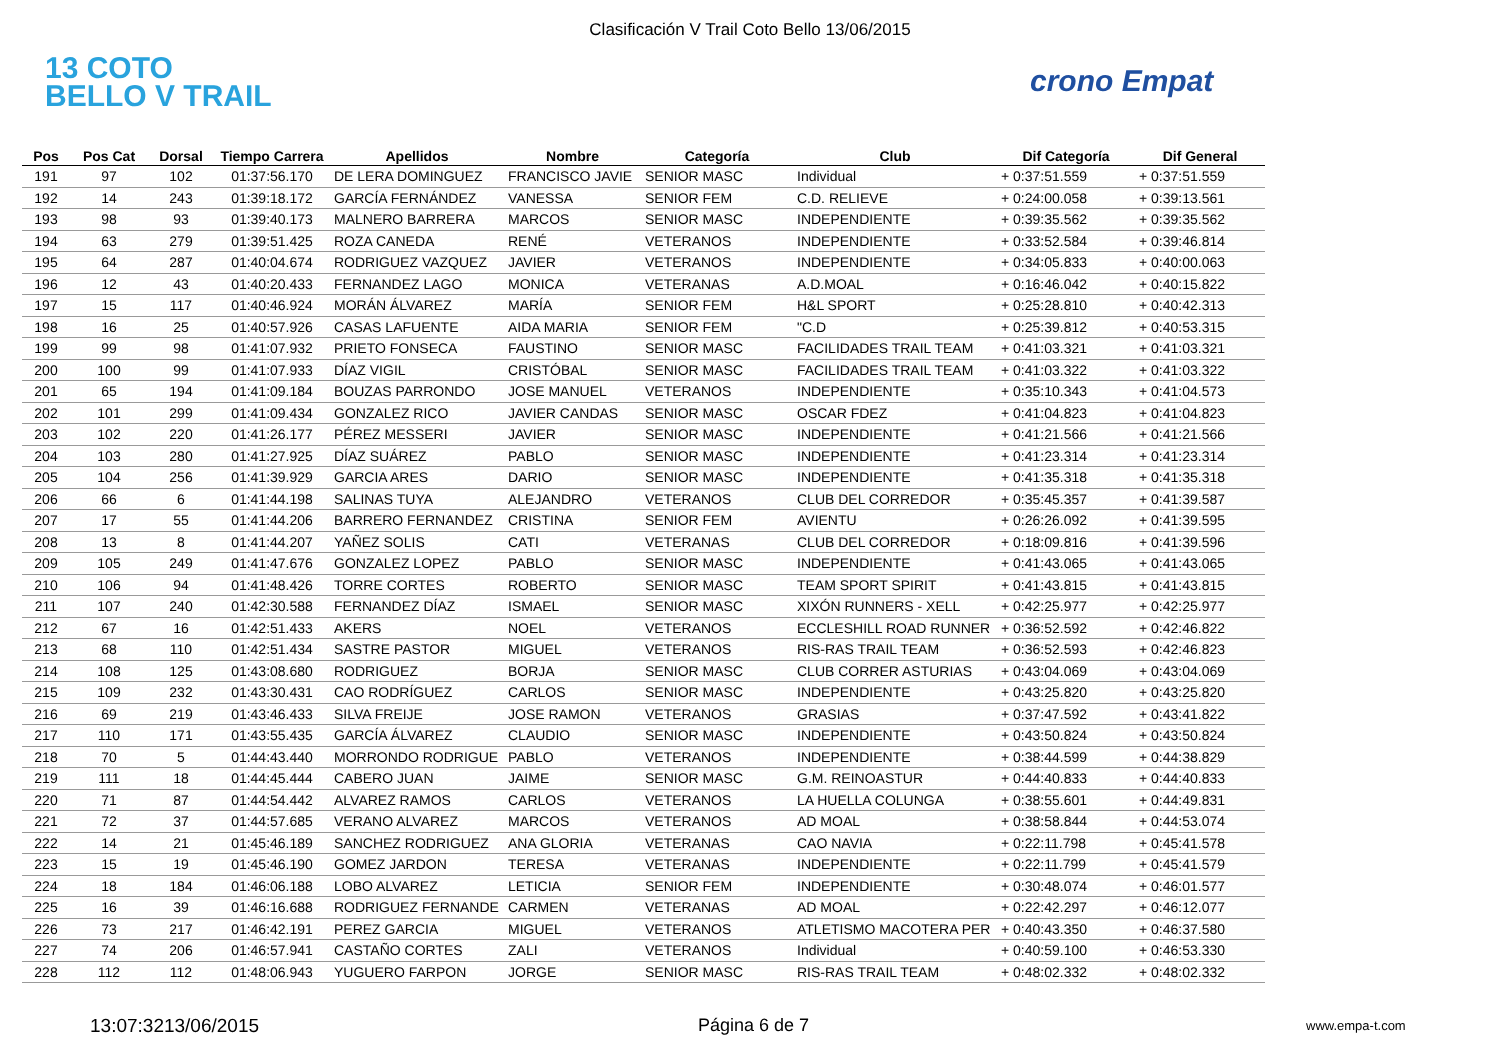Clasificación V Trail Coto Bello 13/06/2015
13 COTO
BELLO V TRAIL
crono Empat
| Pos | Pos Cat | Dorsal | Tiempo Carrera | Apellidos | Nombre | Categoría | Club | Dif Categoría | Dif General |
| --- | --- | --- | --- | --- | --- | --- | --- | --- | --- |
| 191 | 97 | 102 | 01:37:56.170 | DE LERA DOMINGUEZ | FRANCISCO JAVIE | SENIOR MASC | Individual | + 0:37:51.559 | + 0:37:51.559 |
| 192 | 14 | 243 | 01:39:18.172 | GARCÍA FERNÁNDEZ | VANESSA | SENIOR FEM | C.D. RELIEVE | + 0:24:00.058 | + 0:39:13.561 |
| 193 | 98 | 93 | 01:39:40.173 | MALNERO BARRERA | MARCOS | SENIOR MASC | INDEPENDIENTE | + 0:39:35.562 | + 0:39:35.562 |
| 194 | 63 | 279 | 01:39:51.425 | ROZA CANEDA | RENÉ | VETERANOS | INDEPENDIENTE | + 0:33:52.584 | + 0:39:46.814 |
| 195 | 64 | 287 | 01:40:04.674 | RODRIGUEZ VAZQUEZ | JAVIER | VETERANOS | INDEPENDIENTE | + 0:34:05.833 | + 0:40:00.063 |
| 196 | 12 | 43 | 01:40:20.433 | FERNANDEZ LAGO | MONICA | VETERANAS | A.D.MOAL | + 0:16:46.042 | + 0:40:15.822 |
| 197 | 15 | 117 | 01:40:46.924 | MORÁN ÁLVAREZ | MARÍA | SENIOR FEM | H&L SPORT | + 0:25:28.810 | + 0:40:42.313 |
| 198 | 16 | 25 | 01:40:57.926 | CASAS LAFUENTE | AIDA MARIA | SENIOR FEM | "C.D | + 0:25:39.812 | + 0:40:53.315 |
| 199 | 99 | 98 | 01:41:07.932 | PRIETO FONSECA | FAUSTINO | SENIOR MASC | FACILIDADES TRAIL TEAM | + 0:41:03.321 | + 0:41:03.321 |
| 200 | 100 | 99 | 01:41:07.933 | DÍAZ VIGIL | CRISTÓBAL | SENIOR MASC | FACILIDADES TRAIL TEAM | + 0:41:03.322 | + 0:41:03.322 |
| 201 | 65 | 194 | 01:41:09.184 | BOUZAS PARRONDO | JOSE MANUEL | VETERANOS | INDEPENDIENTE | + 0:35:10.343 | + 0:41:04.573 |
| 202 | 101 | 299 | 01:41:09.434 | GONZALEZ RICO | JAVIER CANDAS | SENIOR MASC | OSCAR FDEZ | + 0:41:04.823 | + 0:41:04.823 |
| 203 | 102 | 220 | 01:41:26.177 | PÉREZ MESSERI | JAVIER | SENIOR MASC | INDEPENDIENTE | + 0:41:21.566 | + 0:41:21.566 |
| 204 | 103 | 280 | 01:41:27.925 | DÍAZ SUÁREZ | PABLO | SENIOR MASC | INDEPENDIENTE | + 0:41:23.314 | + 0:41:23.314 |
| 205 | 104 | 256 | 01:41:39.929 | GARCIA ARES | DARIO | SENIOR MASC | INDEPENDIENTE | + 0:41:35.318 | + 0:41:35.318 |
| 206 | 66 | 6 | 01:41:44.198 | SALINAS TUYA | ALEJANDRO | VETERANOS | CLUB DEL CORREDOR | + 0:35:45.357 | + 0:41:39.587 |
| 207 | 17 | 55 | 01:41:44.206 | BARRERO FERNANDEZ | CRISTINA | SENIOR FEM | AVIENTU | + 0:26:26.092 | + 0:41:39.595 |
| 208 | 13 | 8 | 01:41:44.207 | YAÑEZ SOLIS | CATI | VETERANAS | CLUB DEL CORREDOR | + 0:18:09.816 | + 0:41:39.596 |
| 209 | 105 | 249 | 01:41:47.676 | GONZALEZ LOPEZ | PABLO | SENIOR MASC | INDEPENDIENTE | + 0:41:43.065 | + 0:41:43.065 |
| 210 | 106 | 94 | 01:41:48.426 | TORRE CORTES | ROBERTO | SENIOR MASC | TEAM SPORT SPIRIT | + 0:41:43.815 | + 0:41:43.815 |
| 211 | 107 | 240 | 01:42:30.588 | FERNANDEZ DÍAZ | ISMAEL | SENIOR MASC | XIXÓN RUNNERS - XELL | + 0:42:25.977 | + 0:42:25.977 |
| 212 | 67 | 16 | 01:42:51.433 | AKERS | NOEL | VETERANOS | ECCLESHILL ROAD RUNNER | + 0:36:52.592 | + 0:42:46.822 |
| 213 | 68 | 110 | 01:42:51.434 | SASTRE PASTOR | MIGUEL | VETERANOS | RIS-RAS TRAIL TEAM | + 0:36:52.593 | + 0:42:46.823 |
| 214 | 108 | 125 | 01:43:08.680 | RODRIGUEZ | BORJA | SENIOR MASC | CLUB CORRER ASTURIAS | + 0:43:04.069 | + 0:43:04.069 |
| 215 | 109 | 232 | 01:43:30.431 | CAO RODRÍGUEZ | CARLOS | SENIOR MASC | INDEPENDIENTE | + 0:43:25.820 | + 0:43:25.820 |
| 216 | 69 | 219 | 01:43:46.433 | SILVA FREIJE | JOSE RAMON | VETERANOS | GRASIAS | + 0:37:47.592 | + 0:43:41.822 |
| 217 | 110 | 171 | 01:43:55.435 | GARCÍA ÁLVAREZ | CLAUDIO | SENIOR MASC | INDEPENDIENTE | + 0:43:50.824 | + 0:43:50.824 |
| 218 | 70 | 5 | 01:44:43.440 | MORRONDO RODRIGUE | PABLO | VETERANOS | INDEPENDIENTE | + 0:38:44.599 | + 0:44:38.829 |
| 219 | 111 | 18 | 01:44:45.444 | CABERO JUAN | JAIME | SENIOR MASC | G.M. REINOASTUR | + 0:44:40.833 | + 0:44:40.833 |
| 220 | 71 | 87 | 01:44:54.442 | ALVAREZ RAMOS | CARLOS | VETERANOS | LA HUELLA COLUNGA | + 0:38:55.601 | + 0:44:49.831 |
| 221 | 72 | 37 | 01:44:57.685 | VERANO ALVAREZ | MARCOS | VETERANOS | AD MOAL | + 0:38:58.844 | + 0:44:53.074 |
| 222 | 14 | 21 | 01:45:46.189 | SANCHEZ RODRIGUEZ | ANA GLORIA | VETERANAS | CAO NAVIA | + 0:22:11.798 | + 0:45:41.578 |
| 223 | 15 | 19 | 01:45:46.190 | GOMEZ JARDON | TERESA | VETERANAS | INDEPENDIENTE | + 0:22:11.799 | + 0:45:41.579 |
| 224 | 18 | 184 | 01:46:06.188 | LOBO ALVAREZ | LETICIA | SENIOR FEM | INDEPENDIENTE | + 0:30:48.074 | + 0:46:01.577 |
| 225 | 16 | 39 | 01:46:16.688 | RODRIGUEZ FERNANDE | CARMEN | VETERANAS | AD MOAL | + 0:22:42.297 | + 0:46:12.077 |
| 226 | 73 | 217 | 01:46:42.191 | PEREZ GARCIA | MIGUEL | VETERANOS | ATLETISMO MACOTERA PER | + 0:40:43.350 | + 0:46:37.580 |
| 227 | 74 | 206 | 01:46:57.941 | CASTAÑO CORTES | ZALI | VETERANOS | Individual | + 0:40:59.100 | + 0:46:53.330 |
| 228 | 112 | 112 | 01:48:06.943 | YUGUERO FARPON | JORGE | SENIOR MASC | RIS-RAS TRAIL TEAM | + 0:48:02.332 | + 0:48:02.332 |
13:07:3213/06/2015 Página 6 de 7 www.empa-t.com